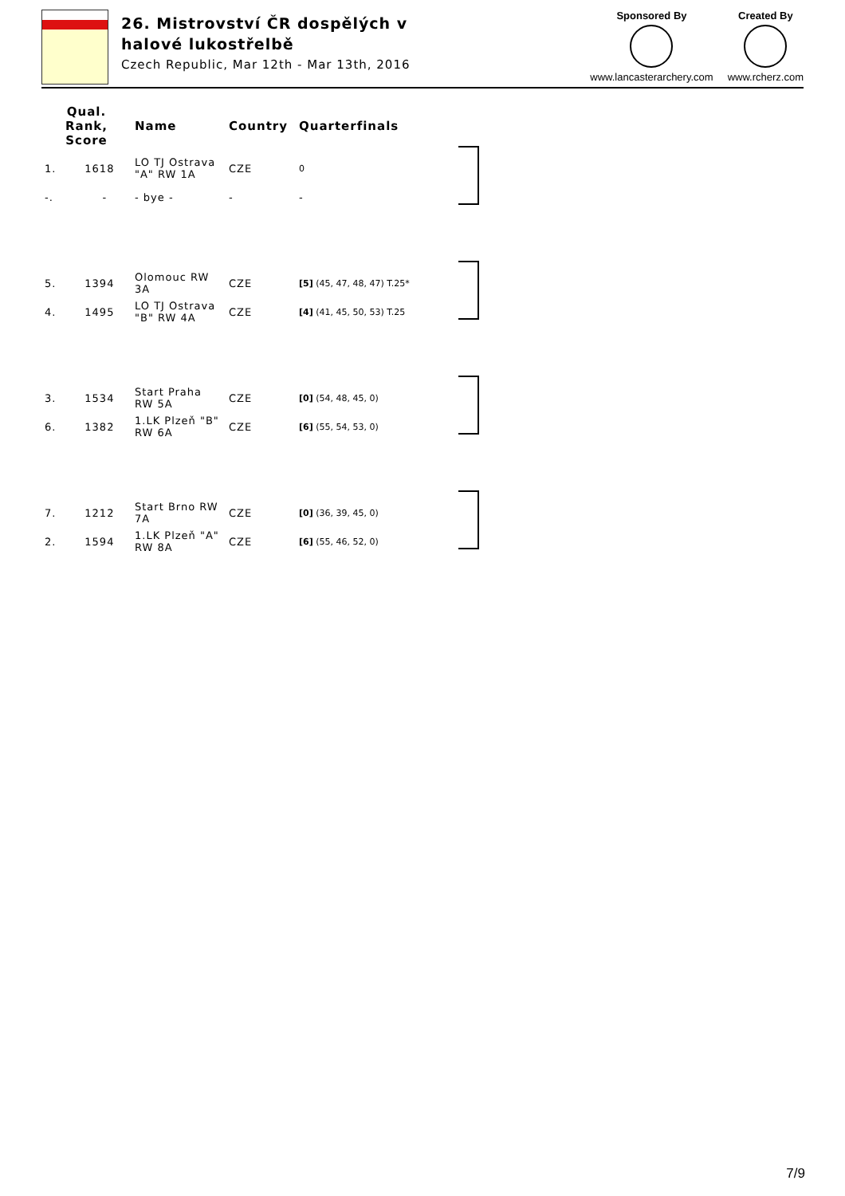26. Mistrovství ČR dospělých v halové lukostřelbě
Czech Republic, Mar 12th - Mar 13th, 2016
Sponsored By
www.lancasterarchery.com
Created By
www.rcherz.com
| Qual. Rank, Score | Name | Country | Quarterfinals |
| --- | --- | --- | --- |
| 1. 1618 | LO TJ Ostrava "A" RW 1A | CZE | 0 |
| -. - | - bye - | - | - |
| 5. 1394 | Olomouc RW 3A | CZE | [5] (45, 47, 48, 47) T.25* |
| 4. 1495 | LO TJ Ostrava "B" RW 4A | CZE | [4] (41, 45, 50, 53) T.25 |
| 3. 1534 | Start Praha RW 5A | CZE | [0] (54, 48, 45, 0) |
| 6. 1382 | 1.LK Plzeň "B" RW 6A | CZE | [6] (55, 54, 53, 0) |
| 7. 1212 | Start Brno RW 7A | CZE | [0] (36, 39, 45, 0) |
| 2. 1594 | 1.LK Plzeň "A" RW 8A | CZE | [6] (55, 46, 52, 0) |
7/9